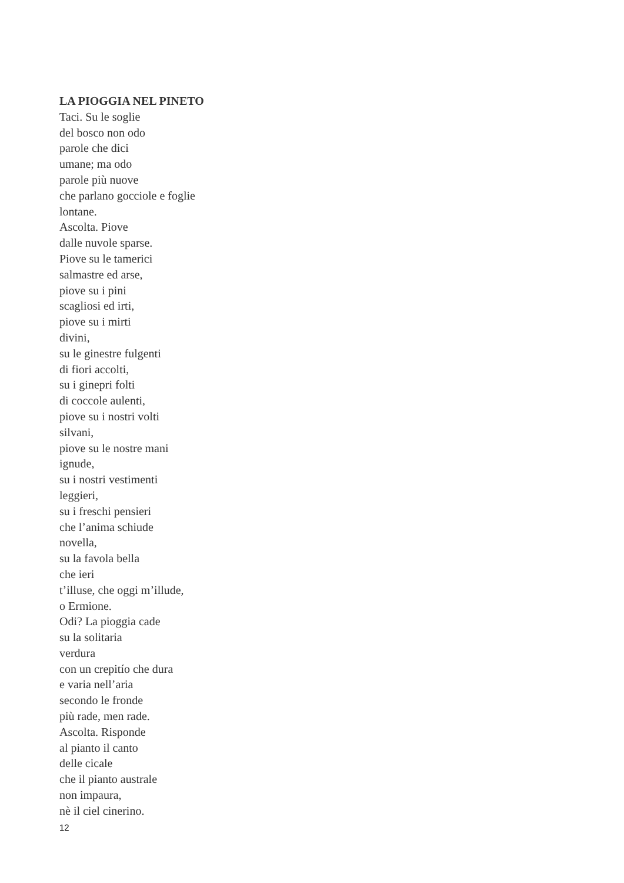LA PIOGGIA NEL PINETO
Taci. Su le soglie
del bosco non odo
parole che dici
umane; ma odo
parole più nuove
che parlano gocciole e foglie
lontane.
Ascolta. Piove
dalle nuvole sparse.
Piove su le tamerici
salmastre ed arse,
piove su i pini
scagliosi ed irti,
piove su i mirti
divini,
su le ginestre fulgenti
di fiori accolti,
su i ginepri folti
di coccole aulenti,
piove su i nostri volti
silvani,
piove su le nostre mani
ignude,
su i nostri vestimenti
leggieri,
su i freschi pensieri
che l’anima schiude
novella,
su la favola bella
che ieri
t’illuse, che oggi m’illude,
o Ermione.
Odi? La pioggia cade
su la solitaria
verdura
con un crepitío che dura
e varia nell’aria
secondo le fronde
più rade, men rade.
Ascolta. Risponde
al pianto il canto
delle cicale
che il pianto australe
non impaura,
nè il ciel cinerino.
12